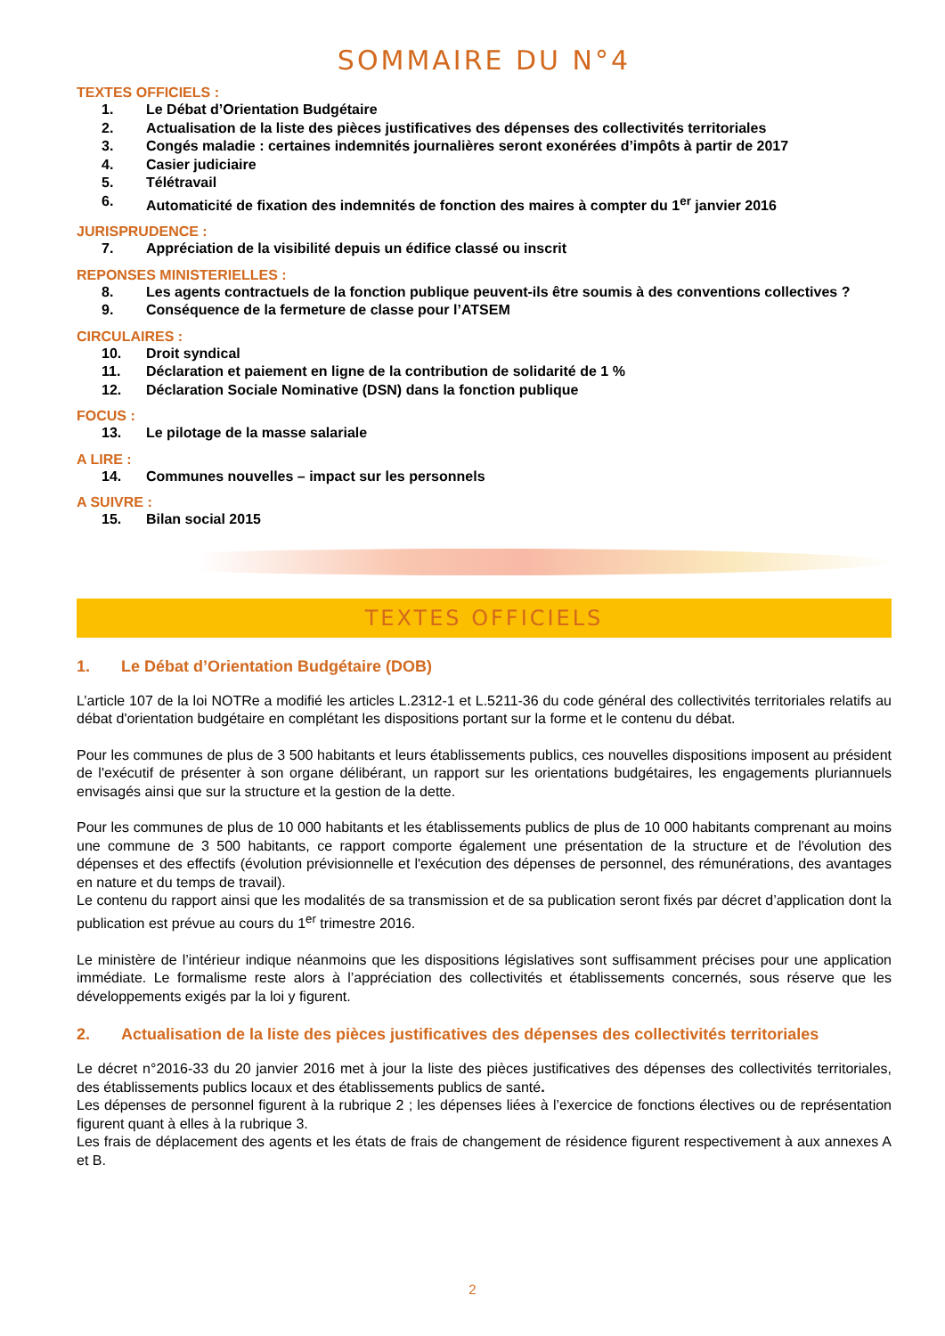SOMMAIRE DU N°4
TEXTES OFFICIELS :
1. Le Débat d’Orientation Budgétaire
2. Actualisation de la liste des pièces justificatives des dépenses des collectivités territoriales
3. Congés maladie : certaines indemnités journalières seront exonérées d’impôts à partir de 2017
4. Casier judiciaire
5. Télétravail
6. Automaticité de fixation des indemnités de fonction des maires à compter du 1<sup>er</sup> janvier 2016
JURISPRUDENCE :
7. Appréciation de la visibilité depuis un édifice classé ou inscrit
REPONSES MINISTERIELLES :
8. Les agents contractuels de la fonction publique peuvent-ils être soumis à des conventions collectives ?
9. Conséquence de la fermeture de classe pour l’ATSEM
CIRCULAIRES :
10. Droit syndical
11. Déclaration et paiement en ligne de la contribution de solidarité de 1 %
12. Déclaration Sociale Nominative (DSN) dans la fonction publique
FOCUS :
13. Le pilotage de la masse salariale
A LIRE :
14. Communes nouvelles – impact sur les personnels
A SUIVRE :
15. Bilan social 2015
TEXTES OFFICIELS
1. Le Débat d’Orientation Budgétaire (DOB)
L’article 107 de la loi NOTRe a modifié les articles L.2312-1 et L.5211-36 du code général des collectivités territoriales relatifs au débat d'orientation budgétaire en complétant les dispositions portant sur la forme et le contenu du débat.
Pour les communes de plus de 3 500 habitants et leurs établissements publics, ces nouvelles dispositions imposent au président de l'exécutif de présenter à son organe délibérant, un rapport sur les orientations budgétaires, les engagements pluriannuels envisagés ainsi que sur la structure et la gestion de la dette.
Pour les communes de plus de 10 000 habitants et les établissements publics de plus de 10 000 habitants comprenant au moins une commune de 3 500 habitants, ce rapport comporte également une présentation de la structure et de l'évolution des dépenses et des effectifs (évolution prévisionnelle et l'exécution des dépenses de personnel, des rémunérations, des avantages en nature et du temps de travail).
Le contenu du rapport ainsi que les modalités de sa transmission et de sa publication seront fixés par décret d’application dont la publication est prévue au cours du 1<sup>er</sup> trimestre 2016.
Le ministère de l’intérieur indique néanmoins que les dispositions législatives sont suffisamment précises pour une application immédiate. Le formalisme reste alors à l’appréciation des collectivités et établissements concernés, sous réserve que les développements exigés par la loi y figurent.
2. Actualisation de la liste des pièces justificatives des dépenses des collectivités territoriales
Le décret n°2016-33 du 20 janvier 2016 met à jour la liste des pièces justificatives des dépenses des collectivités territoriales, des établissements publics locaux et des établissements publics de santé.
Les dépenses de personnel figurent à la rubrique 2 ; les dépenses liées à l’exercice de fonctions électives ou de représentation figurent quant à elles à la rubrique 3.
Les frais de déplacement des agents et les états de frais de changement de résidence figurent respectivement à aux annexes A et B.
2